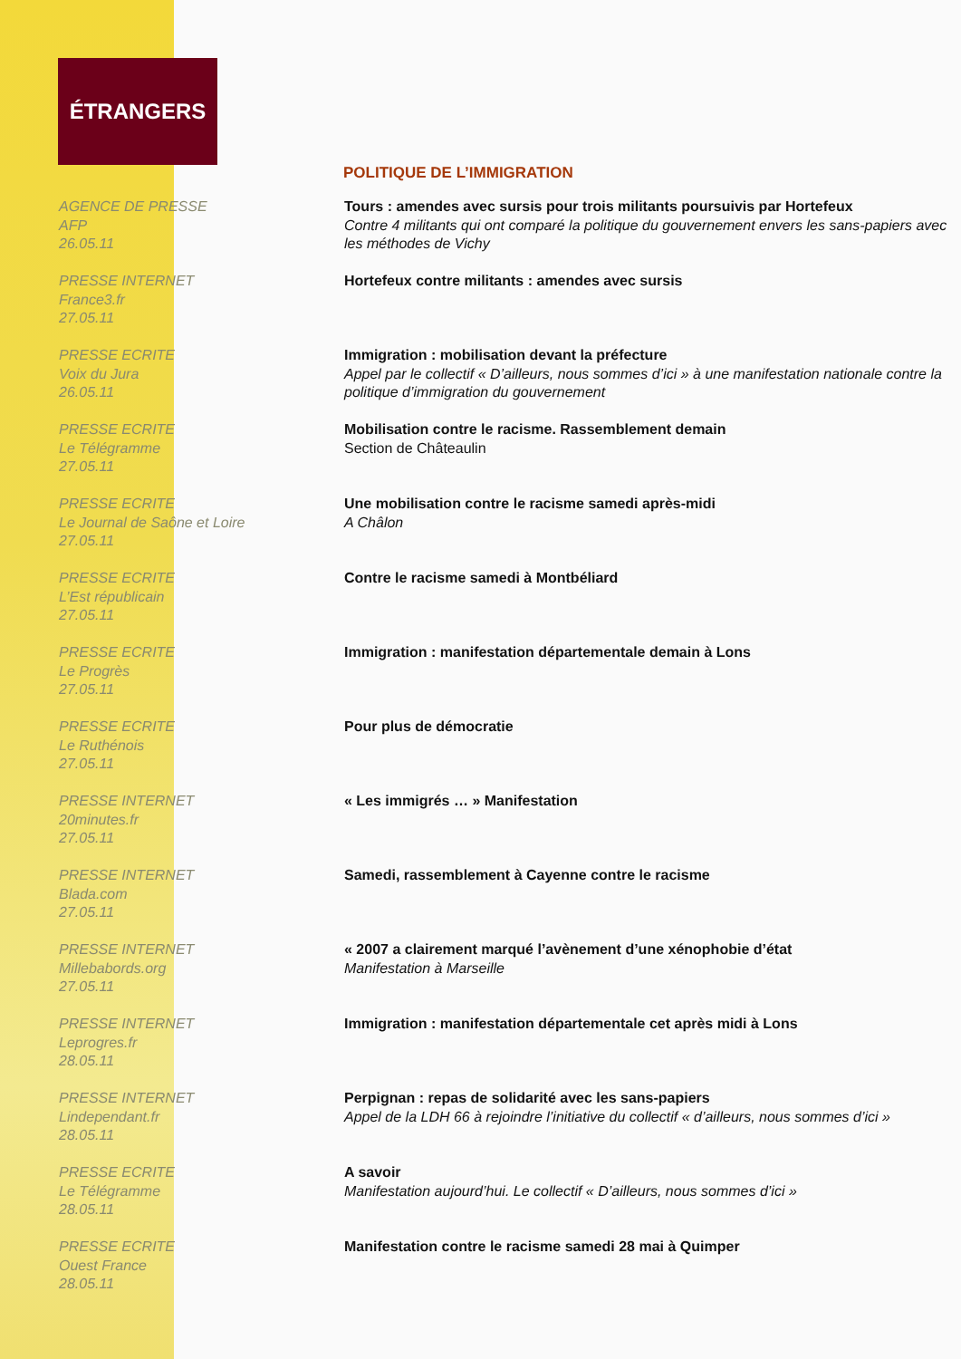ÉTRANGERS
POLITIQUE DE L’IMMIGRATION
AGENCE DE PRESSE
AFP
26.05.11
Tours : amendes avec sursis pour trois militants poursuivis par Hortefeux
Contre 4 militants qui ont comparé la politique du gouvernement envers les sans-papiers avec les méthodes de Vichy
PRESSE INTERNET
France3.fr
27.05.11
Hortefeux contre militants : amendes avec sursis
PRESSE ECRITE
Voix du Jura
26.05.11
Immigration : mobilisation devant la préfecture
Appel par le collectif « D’ailleurs, nous sommes d’ici » à une manifestation nationale contre la politique d’immigration du gouvernement
PRESSE ECRITE
Le Télégramme
27.05.11
Mobilisation contre le racisme. Rassemblement demain
Section de Châteaulin
PRESSE ECRITE
Le Journal de Saône et Loire
27.05.11
Une mobilisation contre le racisme samedi après-midi
A Châlon
PRESSE ECRITE
L’Est républicain
27.05.11
Contre le racisme samedi à Montbéliard
PRESSE ECRITE
Le Progrès
27.05.11
Immigration : manifestation départementale demain à Lons
PRESSE ECRITE
Le Ruthénois
27.05.11
Pour plus de démocratie
PRESSE INTERNET
20minutes.fr
27.05.11
« Les immigrés … » Manifestation
PRESSE INTERNET
Blada.com
27.05.11
Samedi, rassemblement à Cayenne contre le racisme
PRESSE INTERNET
Millebabords.org
27.05.11
« 2007 a clairement marqué l’avènement d’une xénophobie d’état
Manifestation à Marseille
PRESSE INTERNET
Leprogres.fr
28.05.11
Immigration : manifestation départementale cet après midi à Lons
PRESSE INTERNET
Lindependant.fr
28.05.11
Perpignan : repas de solidarité avec les sans-papiers
Appel de la LDH 66 à rejoindre l’initiative du collectif « d’ailleurs, nous sommes d’ici »
PRESSE ECRITE
Le Télégramme
28.05.11
A savoir
Manifestation aujourd’hui. Le collectif « D’ailleurs, nous sommes d’ici »
PRESSE ECRITE
Ouest France
28.05.11
Manifestation contre le racisme samedi 28 mai à Quimper